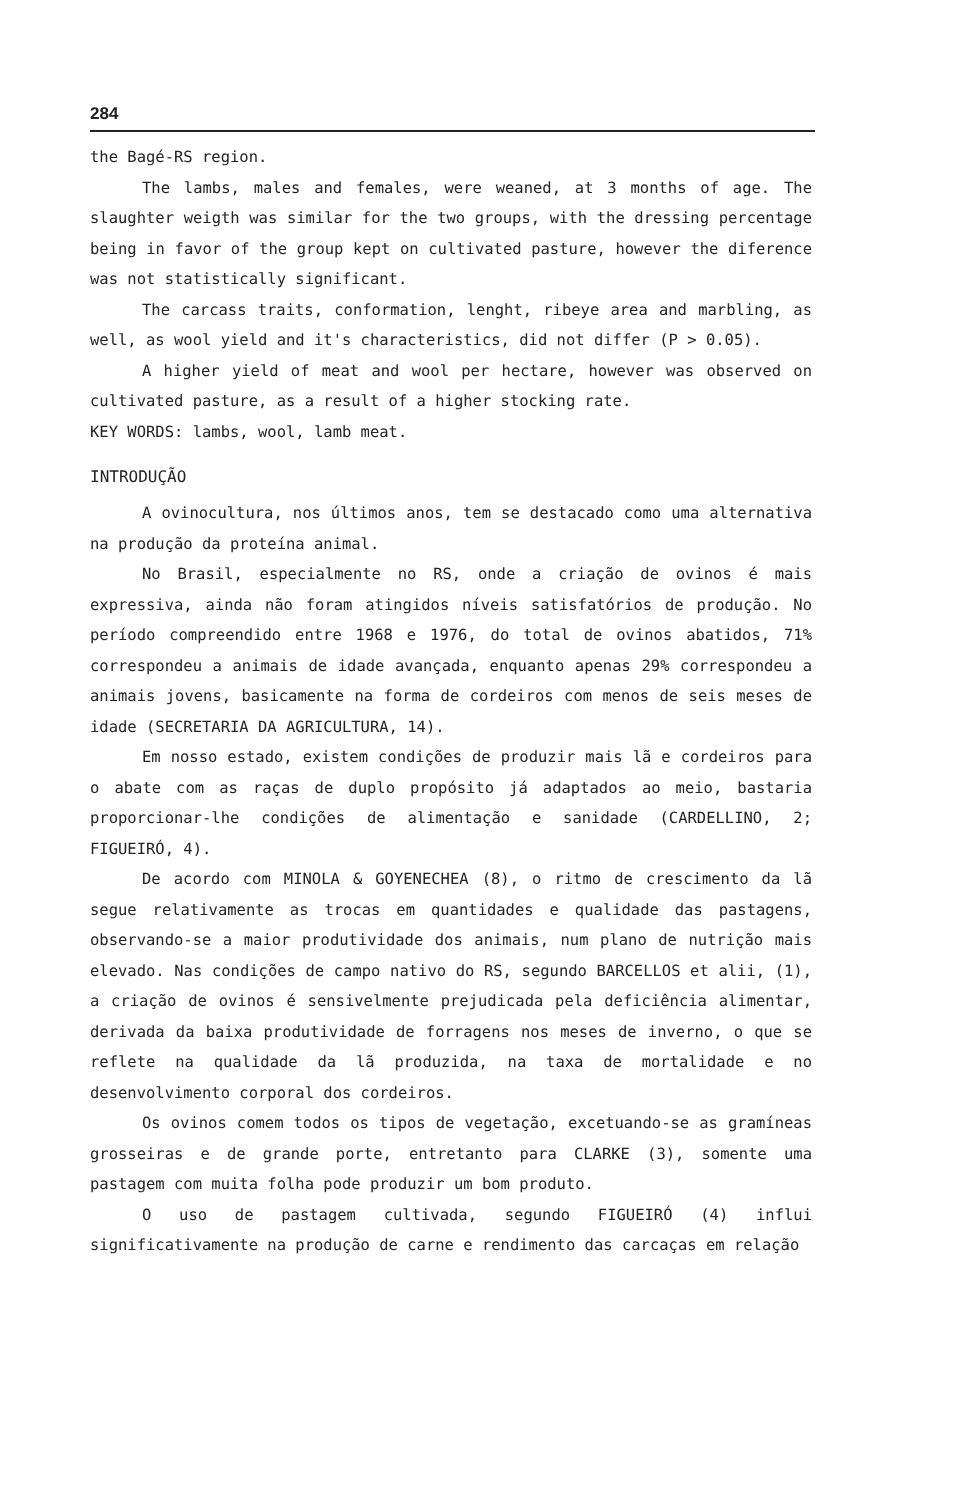284
the Bagé-RS region.
The lambs, males and females, were weaned, at 3 months of age. The slaughter weigth was similar for the two groups, with the dressing percentage being in favor of the group kept on cultivated pasture, however the diference was not statistically significant.
The carcass traits, conformation, lenght, ribeye area and marbling, as well, as wool yield and it's characteristics, did not differ (P > 0.05).
A higher yield of meat and wool per hectare, however was observed on cultivated pasture, as a result of a higher stocking rate.
KEY WORDS: lambs, wool, lamb meat.
INTRODUÇÃO
A ovinocultura, nos últimos anos, tem se destacado como uma alternativa na produção da proteína animal.
No Brasil, especialmente no RS, onde a criação de ovinos é mais expressiva, ainda não foram atingidos níveis satisfatórios de produção. No período compreendido entre 1968 e 1976, do total de ovinos abatidos, 71% correspondeu a animais de idade avançada, enquanto apenas 29% correspondeu a animais jovens, basicamente na forma de cordeiros com menos de seis meses de idade (SECRETARIA DA AGRICULTURA, 14).
Em nosso estado, existem condições de produzir mais lã e cordeiros para o abate com as raças de duplo propósito já adaptados ao meio, bastaria proporcionar-lhe condições de alimentação e sanidade (CARDELLINO, 2; FIGUEIRÓ, 4).
De acordo com MINOLA & GOYENECHEA (8), o ritmo de crescimento da lã segue relativamente as trocas em quantidades e qualidade das pastagens, observando-se a maior produtividade dos animais, num plano de nutrição mais elevado. Nas condições de campo nativo do RS, segundo BARCELLOS et alii, (1), a criação de ovinos é sensivelmente prejudicada pela deficiência alimentar, derivada da baixa produtividade de forragens nos meses de inverno, o que se reflete na qualidade da lã produzida, na taxa de mortalidade e no desenvolvimento corporal dos cordeiros.
Os ovinos comem todos os tipos de vegetação, excetuando-se as gramíneas grosseiras e de grande porte, entretanto para CLARKE (3), somente uma pastagem com muita folha pode produzir um bom produto.
O uso de pastagem cultivada, segundo FIGUEIRÓ (4) influi significativamente na produção de carne e rendimento das carcaças em relação